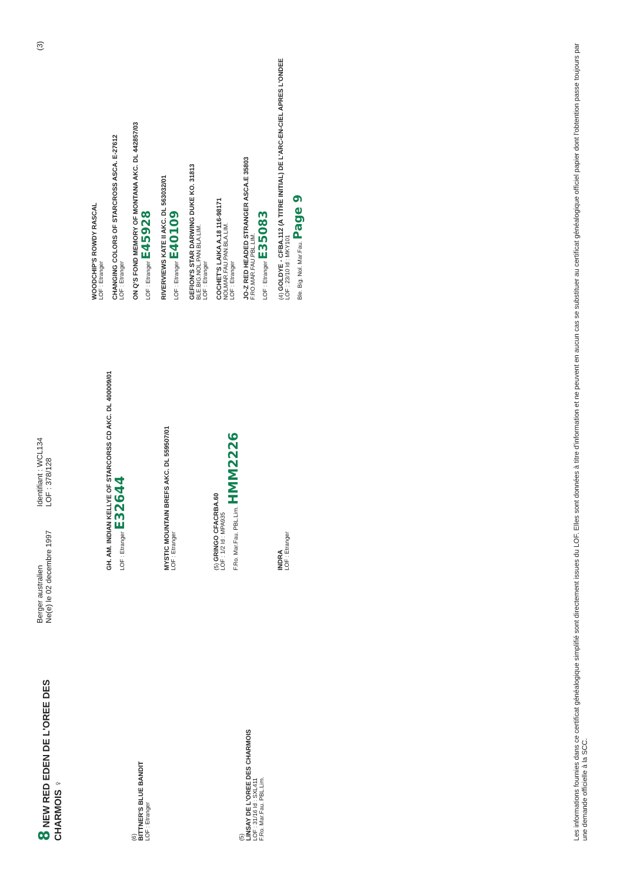8 NEW RED EDEN DE L'OREE DES CHARMOIS ♀
Berger australien
Ne(e) le 02 decembre 1997
Identifiant : WCL134
LOF : 378/128
(3)
(6)
BITTNER'S BLUE BANDIT
LOF : Etranger
(5)
LINSAY DE L'OREE DES CHARMOIS
LOF : 31/16 Id : SXL411
F.Ro. Mar.Fau. PBL.Lim.
GH. AM. INDIAN KELLYE OF STARCORSS CD AKC. DL 400009/01
LOF : Etranger E32644
MYSTIC MOUNTAIN BREFS AKC. DL 559507/01
LOF : Etranger
(5) GRINGO CFACRBA.60
LOF : 1/2 Id : MPA935
F.Ro. Mar.Fau. PBL.Lim. HMM2226
INDRA
LOF : Etranger
WOODCHIP'S ROWDY RASCAL
LOF : Etranger
CHANGING COLORS OF STARCROSS ASCA. E-27612
LOF : Etranger
ON Q'S FOND MEMORY OF MONTANA AKC. DL 442857/03
LOF : Etranger E45928
RIVERVIEWS KATE II AKC. DL 563032/01
LOF : Etranger E40109
GEFION'S STAR DARWING DUKE KO. 31813
BLE.BIG.NOL.PAN.BLA.LIM.
LOF : Etranger
COCHET'S LAIKA A.18 116-98171
NOLMAR.FAU.PAN.BLA.LIM.
LOF : Etranger
JO-Z RED HEADED STRANGER ASCA.E 35803
F.RO.MAR.FAU.PBL.LIM.
LOF : Etranger E35083
(4) GOLDYE - CFBA.112 (A TITRE INITIAL) DE L'ARC-EN-CIEL APRES L'ONDEE
LOF : 23/10 Id : MKY101
Ble. Big. Nol. Mar.Fau. Page 9
Les informations fournies dans ce certificat généalogique simplifié sont directement issues du LOF. Elles sont données à titre d'information et ne peuvent en aucun cas se substituer au certificat généalogique officiel papier dont l'obtention passe toujours par une demande officielle à la SCC.